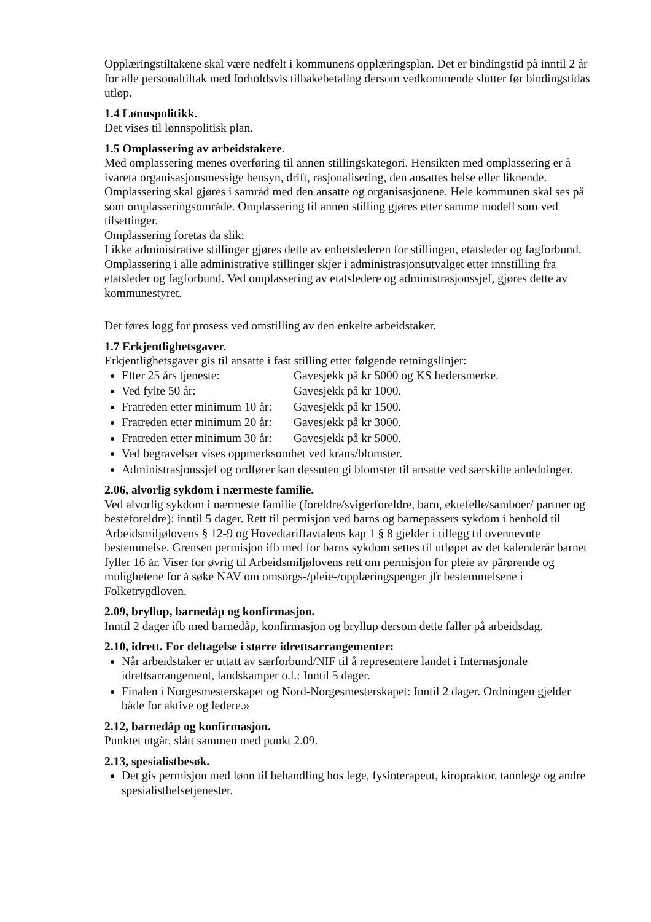Opplæringstiltakene skal være nedfelt i kommunens opplæringsplan. Det er bindingstid på inntil 2 år for alle personaltiltak med forholdsvis tilbakebetaling dersom vedkommende slutter før bindingstidas utløp.
1.4 Lønnspolitikk.
Det vises til lønnspolitisk plan.
1.5 Omplassering av arbeidstakere.
Med omplassering menes overføring til annen stillingskategori. Hensikten med omplassering er å ivareta organisasjonsmessige hensyn, drift, rasjonalisering, den ansattes helse eller liknende. Omplassering skal gjøres i samråd med den ansatte og organisasjonene. Hele kommunen skal ses på som omplasseringsområde. Omplassering til annen stilling gjøres etter samme modell som ved tilsettinger.
Omplassering foretas da slik:
I ikke administrative stillinger gjøres dette av enhetslederen for stillingen, etatsleder og fagforbund. Omplassering i alle administrative stillinger skjer i administrasjonsutvalget etter innstilling fra etatsleder og fagforbund. Ved omplassering av etatsledere og administrasjonssjef, gjøres dette av kommunestyret.
Det føres logg for prosess ved omstilling av den enkelte arbeidstaker.
1.7 Erkjentlighetsgaver.
Erkjentlighetsgaver gis til ansatte i fast stilling etter følgende retningslinjer:
Etter 25 års tjeneste: Gavesjekk på kr 5000 og KS hedersmerke.
Ved fylte 50 år: Gavesjekk på kr 1000.
Fratreden etter minimum 10 år: Gavesjekk på kr 1500.
Fratreden etter minimum 20 år: Gavesjekk på kr 3000.
Fratreden etter minimum 30 år: Gavesjekk på kr 5000.
Ved begravelser vises oppmerksomhet ved krans/blomster.
Administrasjonssjef og ordfører kan dessuten gi blomster til ansatte ved særskilte anledninger.
2.06, alvorlig sykdom i nærmeste familie.
Ved alvorlig sykdom i nærmeste familie (foreldre/svigerforeldre, barn, ektefelle/samboer/ partner og besteforeldre): inntil 5 dager. Rett til permisjon ved barns og barnepassers sykdom i henhold til Arbeidsmiljølovens § 12-9 og Hovedtariffavtalens kap 1 § 8 gjelder i tillegg til ovennevnte bestemmelse. Grensen permisjon ifb med for barns sykdom settes til utløpet av det kalenderår barnet fyller 16 år. Viser for øvrig til Arbeidsmiljølovens rett om permisjon for pleie av pårørende og mulighetene for å søke NAV om omsorgs-/pleie-/opplæringspenger jfr bestemmelsene i Folketrygdloven.
2.09, bryllup, barnedåp og konfirmasjon.
Inntil 2 dager ifb med barnedåp, konfirmasjon og bryllup dersom dette faller på arbeidsdag.
2.10, idrett. For deltagelse i større idrettsarrangementer:
Når arbeidstaker er uttatt av særforbund/NIF til å representere landet i Internasjonale idrettsarrangement, landskamper o.l.: Inntil 5 dager.
Finalen i Norgesmesterskapet og Nord-Norgesmesterskapet: Inntil 2 dager. Ordningen gjelder både for aktive og ledere.»
2.12, barnedåp og konfirmasjon.
Punktet utgår, slått sammen med punkt 2.09.
2.13, spesialistbesøk.
Det gis permisjon med lønn til behandling hos lege, fysioterapeut, kiropraktor, tannlege og andre spesialisthelsetjenester.